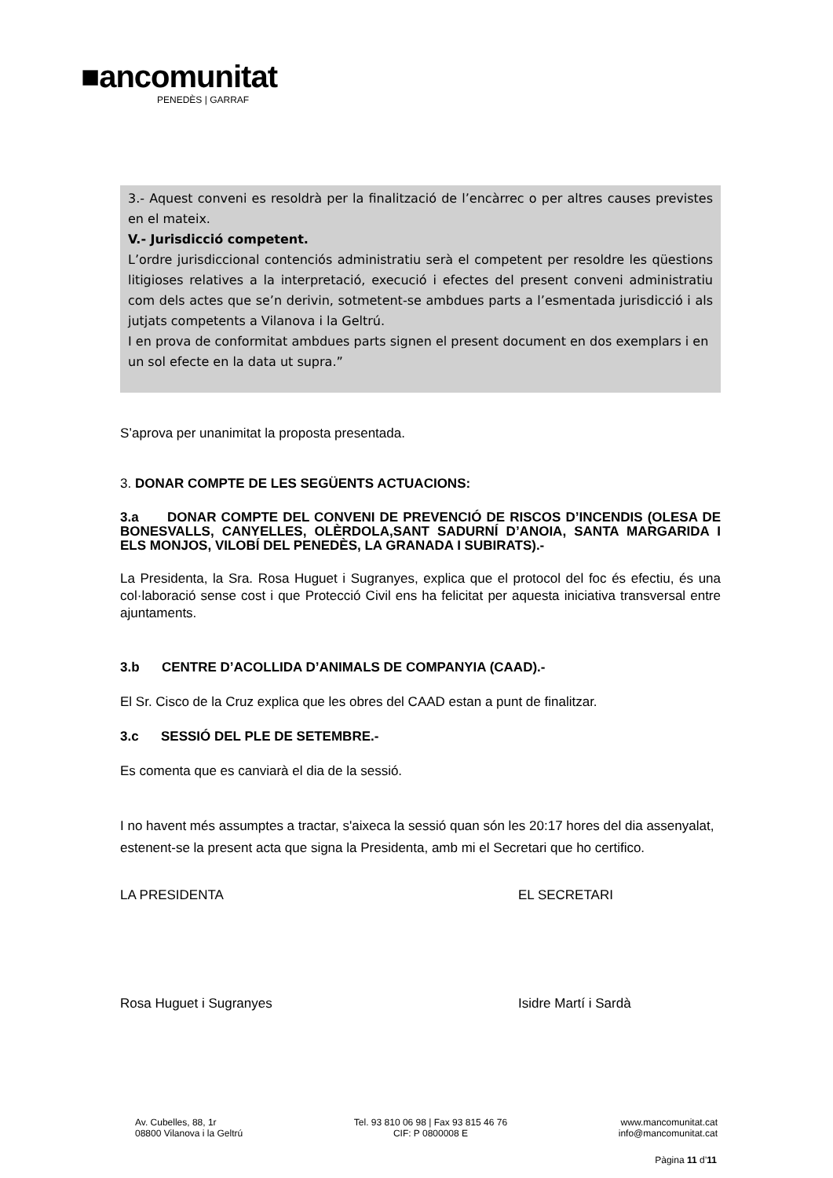■ancomunitat
PENEDÈS | GARRAF
3.- Aquest conveni es resoldrà per la finalització de l’encàrrec o per altres causes previstes en el mateix.
V.- Jurisdicció competent.
L’ordre jurisdiccional contenciós administratiu serà el competent per resoldre les qüestions litigioses relatives a la interpretació, execució i efectes del present conveni administratiu com dels actes que se’n derivin, sotmetent-se ambdues parts a l’esmentada jurisdicció i als jutjats competents a Vilanova i la Geltrú.
I en prova de conformitat ambdues parts signen el present document en dos exemplars i en un sol efecte en la data ut supra.”
S’aprova per unanimitat la proposta presentada.
3. DONAR COMPTE DE LES SEGÜENTS ACTUACIONS:
3.a DONAR COMPTE DEL CONVENI DE PREVENCIÓ DE RISCOS D’INCENDIS (OLESA DE BONESVALLS, CANYELLES, OLÈRDOLA,SANT SADURNÍ D’ANOIA, SANTA MARGARIDA I ELS MONJOS, VILOBÍ DEL PENEDÈS, LA GRANADA I SUBIRATS).-
La Presidenta, la Sra. Rosa Huguet i Sugranyes, explica que el protocol del foc és efectiu, és una col·laboració sense cost i que Protecció Civil ens ha felicitat per aquesta iniciativa transversal entre ajuntaments.
3.b CENTRE D’ACOLLIDA D’ANIMALS DE COMPANYIA (CAAD).-
El Sr. Cisco de la Cruz explica que les obres del CAAD estan a punt de finalitzar.
3.c SESSIÓ DEL PLE DE SETEMBRE.-
Es comenta que es canviarà el dia de la sessió.
I no havent més assumptes a tractar, s'aixeca la sessió quan són les 20:17 hores del dia assenyalat, estenent-se la present acta que signa la Presidenta, amb mi el Secretari que ho certifico.
LA PRESIDENTA EL SECRETARI
Rosa Huguet i Sugranyes Isidre Martí i Sardà
Av. Cubelles, 88, 1r
08800 Vilanova i la Geltrú
Tel. 93 810 06 98 | Fax 93 815 46 76
CIF: P 0800008 E
www.mancomunitat.cat
info@mancomunitat.cat
Pàgina 11 d’11